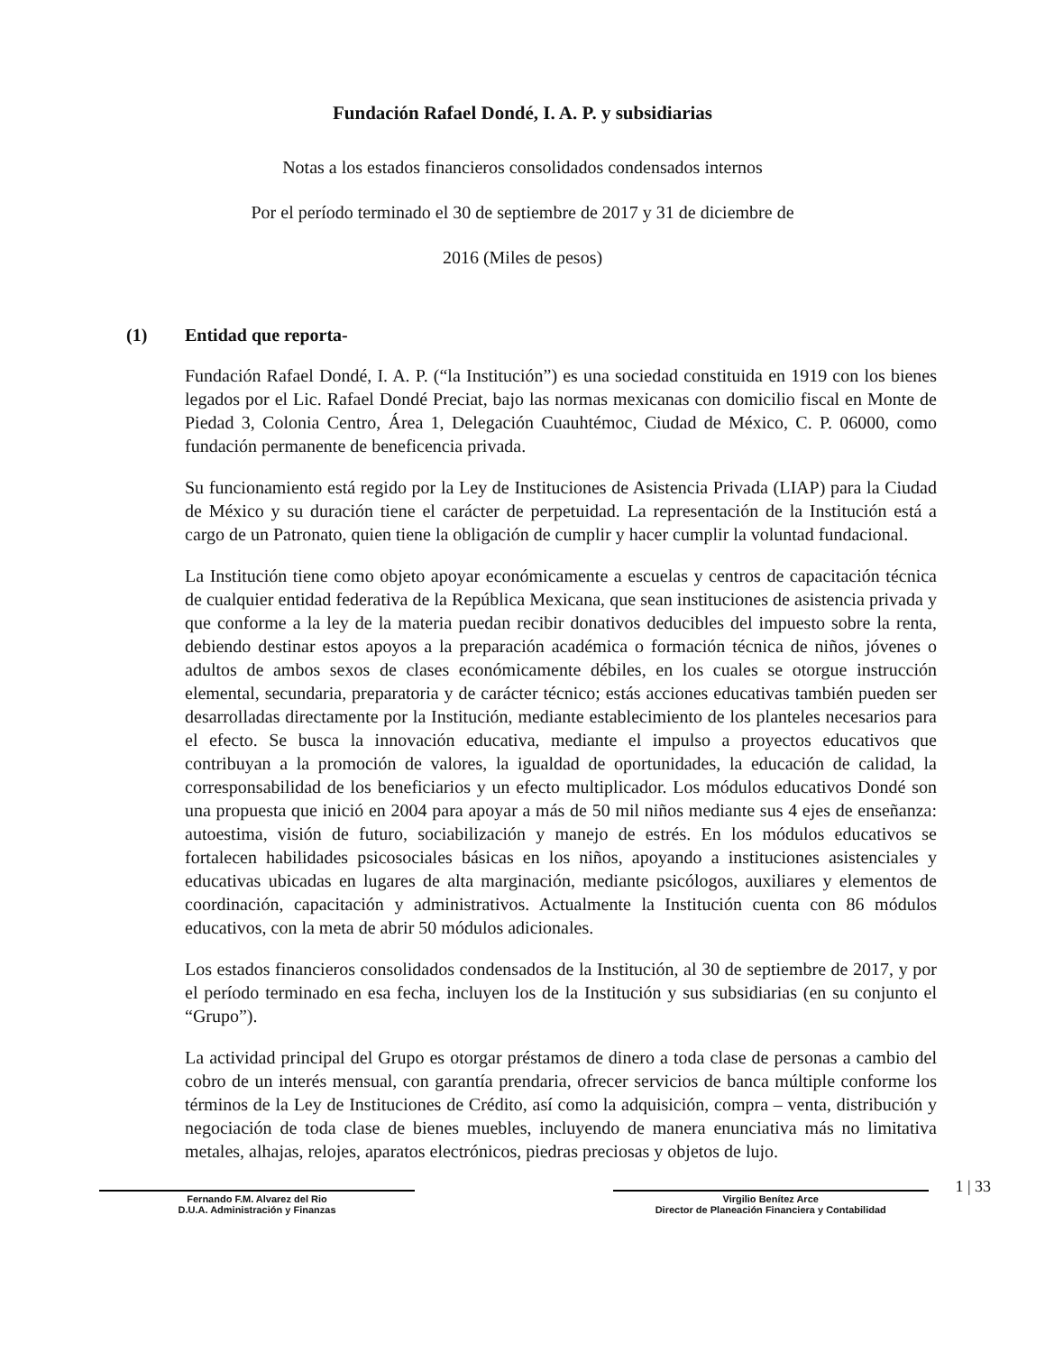Fundación Rafael Dondé, I. A. P. y subsidiarias
Notas a los estados financieros consolidados condensados internos
Por el período terminado el 30 de septiembre de 2017 y 31 de diciembre de
2016 (Miles de pesos)
(1) Entidad que reporta-
Fundación Rafael Dondé, I. A. P. (“la Institución”) es una sociedad constituida en 1919 con los bienes legados por el Lic. Rafael Dondé Preciat, bajo las normas mexicanas con domicilio fiscal en Monte de Piedad 3, Colonia Centro, Área 1, Delegación Cuauhtémoc, Ciudad de México, C. P. 06000, como fundación permanente de beneficencia privada.
Su funcionamiento está regido por la Ley de Instituciones de Asistencia Privada (LIAP) para la Ciudad de México y su duración tiene el carácter de perpetuidad. La representación de la Institución está a cargo de un Patronato, quien tiene la obligación de cumplir y hacer cumplir la voluntad fundacional.
La Institución tiene como objeto apoyar económicamente a escuelas y centros de capacitación técnica de cualquier entidad federativa de la República Mexicana, que sean instituciones de asistencia privada y que conforme a la ley de la materia puedan recibir donativos deducibles del impuesto sobre la renta, debiendo destinar estos apoyos a la preparación académica o formación técnica de niños, jóvenes o adultos de ambos sexos de clases económicamente débiles, en los cuales se otorgue instrucción elemental, secundaria, preparatoria y de carácter técnico; estás acciones educativas también pueden ser desarrolladas directamente por la Institución, mediante establecimiento de los planteles necesarios para el efecto. Se busca la innovación educativa, mediante el impulso a proyectos educativos que contribuyan a la promoción de valores, la igualdad de oportunidades, la educación de calidad, la corresponsabilidad de los beneficiarios y un efecto multiplicador. Los módulos educativos Dondé son una propuesta que inició en 2004 para apoyar a más de 50 mil niños mediante sus 4 ejes de enseñanza: autoestima, visión de futuro, sociabilización y manejo de estrés. En los módulos educativos se fortalecen habilidades psicosociales básicas en los niños, apoyando a instituciones asistenciales y educativas ubicadas en lugares de alta marginación, mediante psicólogos, auxiliares y elementos de coordinación, capacitación y administrativos. Actualmente la Institución cuenta con 86 módulos educativos, con la meta de abrir 50 módulos adicionales.
Los estados financieros consolidados condensados de la Institución, al 30 de septiembre de 2017, y por el período terminado en esa fecha, incluyen los de la Institución y sus subsidiarias (en su conjunto el “Grupo”).
La actividad principal del Grupo es otorgar préstamos de dinero a toda clase de personas a cambio del cobro de un interés mensual, con garantía prendaria, ofrecer servicios de banca múltiple conforme los términos de la Ley de Instituciones de Crédito, así como la adquisición, compra – venta, distribución y negociación de toda clase de bienes muebles, incluyendo de manera enunciativa más no limitativa metales, alhajas, relojes, aparatos electrónicos, piedras preciosas y objetos de lujo.
Fernando F.M. Alvarez del Rio
D.U.A. Administración y Finanzas
Virgilio Benítez Arce
Director de Planeación Financiera y Contabilidad
1 | 33